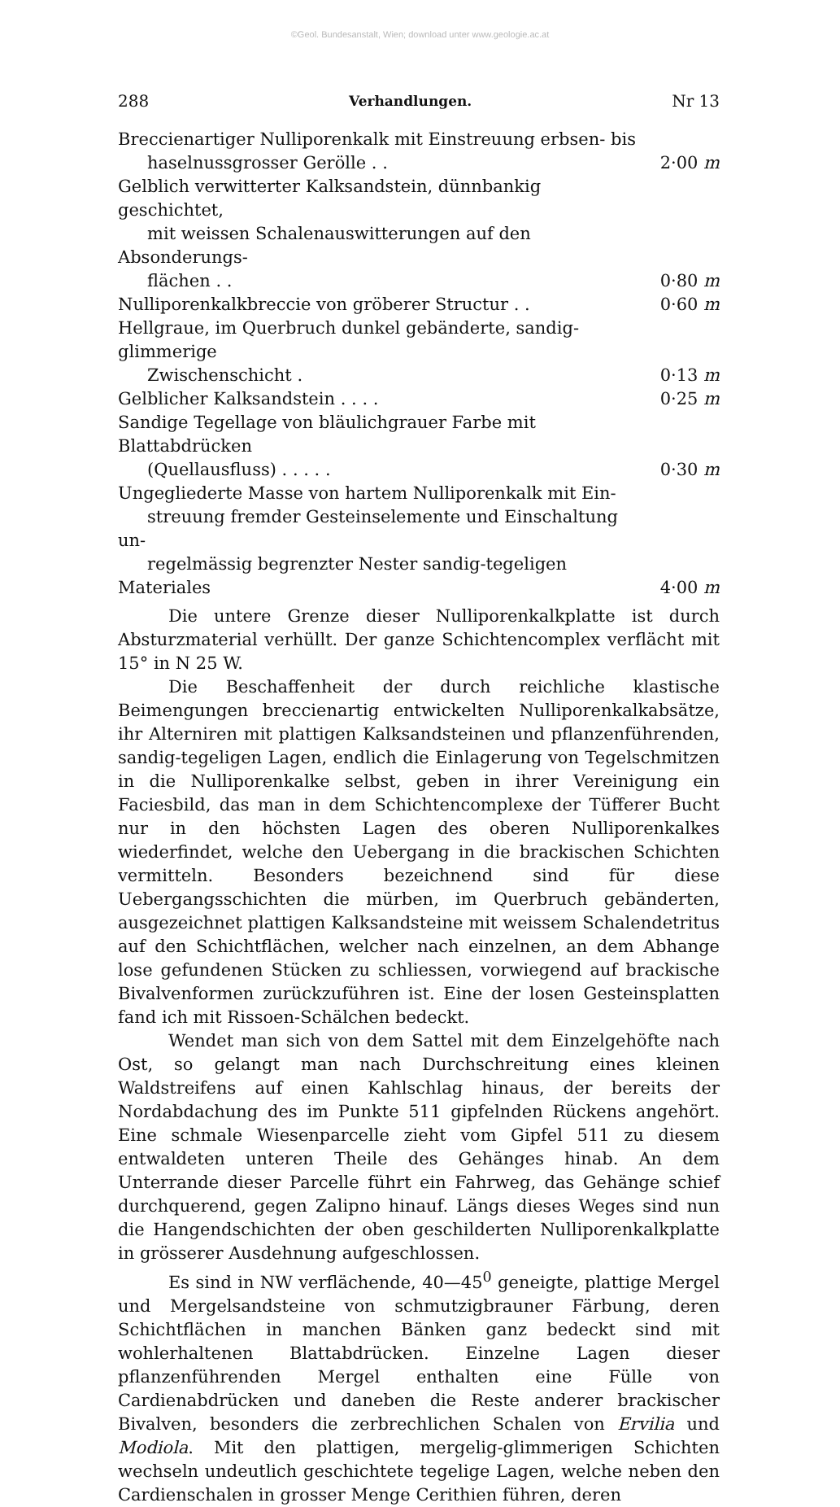©Geol. Bundesanstalt, Wien; download unter www.geologie.ac.at
288 Verhandlungen. Nr 13
Breccienartiger Nulliporenkalk mit Einstreuung erbsen- bis
haselnussgrosser Gerölle . .
2·00 m
Gelblich verwitterter Kalksandstein, dünnbankig geschichtet,
mit weissen Schalenauswitterungen auf den Absonderungs-
flächen . .
0·80 m
Nulliporenkalkbreccie von gröberer Structur . . 0·60 m
Hellgraue, im Querbruch dunkel gebänderte, sandig-glimmerige
Zwischenschicht .
0·13 m
Gelblicher Kalksandstein . . . . 0·25 m
Sandige Tegellage von bläulichgrauer Farbe mit Blattabdrücken
(Quellausfluss) . . . . .
0·30 m
Ungegliederte Masse von hartem Nulliporenkalk mit Ein-
streuung fremder Gesteinselemente und Einschaltung un-
regelmässig begrenzter Nester sandig-tegeligen Materiales
4·00 m
Die untere Grenze dieser Nulliporenkalkplatte ist durch Absturzmaterial verhüllt. Der ganze Schichtencomplex verflächt mit 15° in N 25 W.
Die Beschaffenheit der durch reichliche klastische Beimengungen breccienartig entwickelten Nulliporenkalkabsätze, ihr Alterniren mit plattigen Kalksandsteinen und pflanzenführenden, sandig-tegeligen Lagen, endlich die Einlagerung von Tegelschmitzen in die Nulliporenkalke selbst, geben in ihrer Vereinigung ein Faciesbild, das man in dem Schichtencomplexe der Tüfferer Bucht nur in den höchsten Lagen des oberen Nulliporenkalkes wiederfindet, welche den Uebergang in die brackischen Schichten vermitteln. Besonders bezeichnend sind für diese Uebergangsschichten die mürben, im Querbruch gebänderten, ausgezeichnet plattigen Kalksandsteine mit weissem Schalendetritus auf den Schichtflächen, welcher nach einzelnen, an dem Abhange lose gefundenen Stücken zu schliessen, vorwiegend auf brackische Bivalvenformen zurückzuführen ist. Eine der losen Gesteinsplatten fand ich mit Rissoen-Schälchen bedeckt.
Wendet man sich von dem Sattel mit dem Einzelgehöfte nach Ost, so gelangt man nach Durchschreitung eines kleinen Waldstreifens auf einen Kahlschlag hinaus, der bereits der Nordabdachung des im Punkte 511 gipfelnden Rückens angehört. Eine schmale Wiesenparcelle zieht vom Gipfel 511 zu diesem entwaldeten unteren Theile des Gehänges hinab. An dem Unterrande dieser Parcelle führt ein Fahrweg, das Gehänge schief durchquerend, gegen Zalipno hinauf. Längs dieses Weges sind nun die Hangendschichten der oben geschilderten Nulliporenkalkplatte in grösserer Ausdehnung aufgeschlossen.
Es sind in NW verflächende, 40—45<sup>0</sup> geneigte, plattige Mergel und Mergelsandsteine von schmutzigbrauner Färbung, deren Schichtflächen in manchen Bänken ganz bedeckt sind mit wohlerhaltenen Blattabdrücken. Einzelne Lagen dieser pflanzenführenden Mergel enthalten eine Fülle von Cardienabdrücken und daneben die Reste anderer brackischer Bivalven, besonders die zerbrechlichen Schalen von Ervilia und Modiola. Mit den plattigen, mergelig-glimmerigen Schichten wechseln undeutlich geschichtete tegelige Lagen, welche neben den Cardienschalen in grosser Menge Cerithien führen, deren